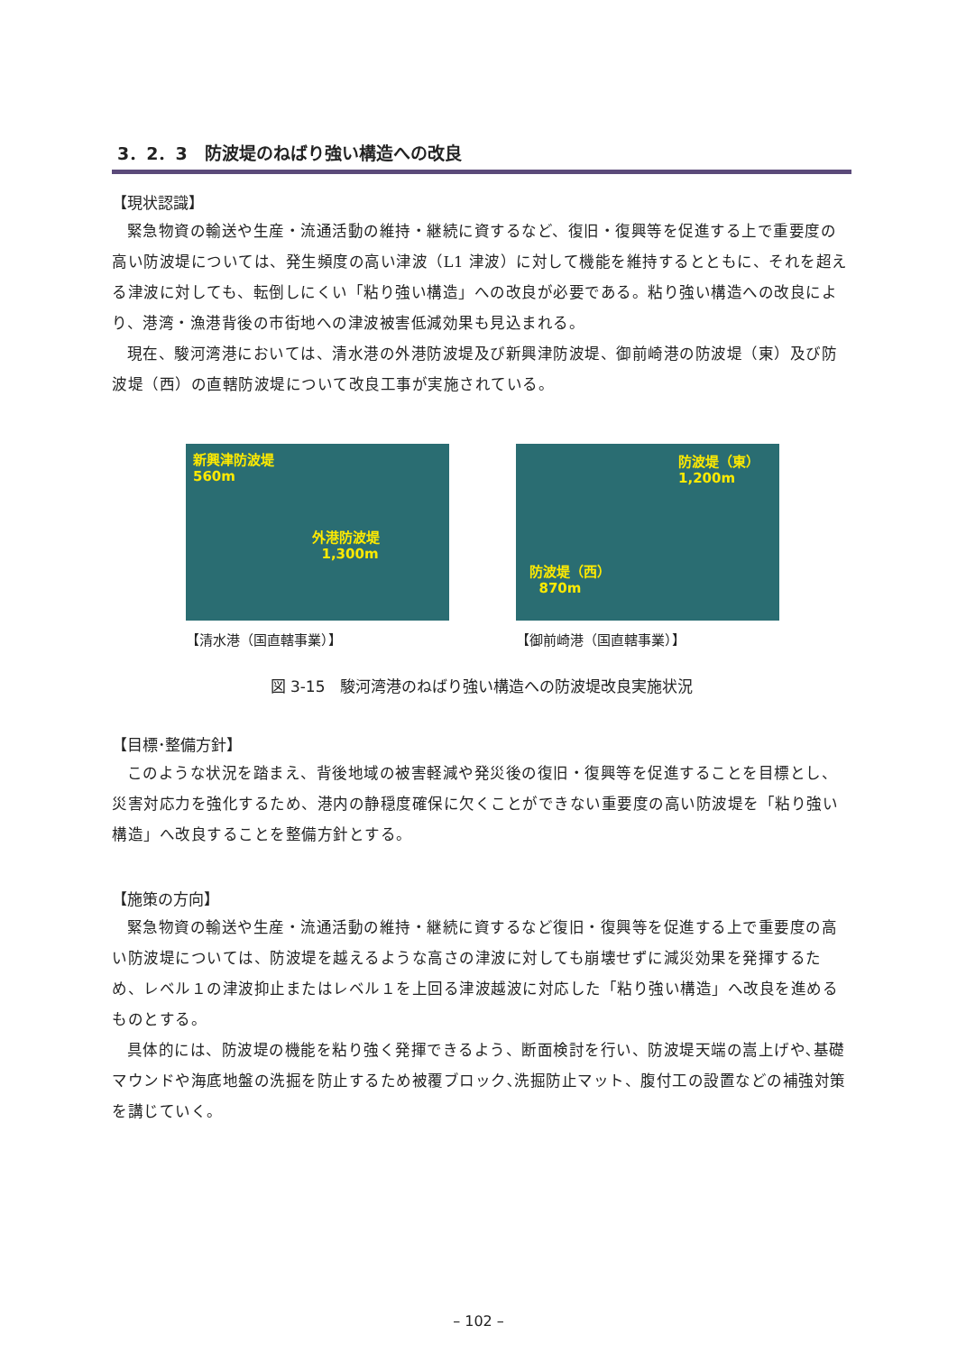3．2．3　防波堤のねばり強い構造への改良
【現状認識】
緊急物資の輸送や生産・流通活動の維持・継続に資するなど、復旧・復興等を促進する上で重要度の高い防波堤については、発生頻度の高い津波（L1 津波）に対して機能を維持するとともに、それを超える津波に対しても、転倒しにくい「粘り強い構造」への改良が必要である。粘り強い構造への改良により、港湾・漁港背後の市街地への津波被害低減効果も見込まれる。
現在、駿河湾港においては、清水港の外港防波堤及び新興津防波堤、御前崎港の防波堤（東）及び防波堤（西）の直轄防波堤について改良工事が実施されている。
新興津防波堤
560m
外港防波堤
1,300m
【清水港（国直轄事業）】
防波堤（東）
1,200m
防波堤（西）
870m
【御前崎港（国直轄事業）】
図 3-15　駿河湾港のねばり強い構造への防波堤改良実施状況
【目標･整備方針】
このような状況を踏まえ、背後地域の被害軽減や発災後の復旧・復興等を促進することを目標とし、災害対応力を強化するため、港内の静穏度確保に欠くことができない重要度の高い防波堤を「粘り強い構造」へ改良することを整備方針とする。
【施策の方向】
緊急物資の輸送や生産・流通活動の維持・継続に資するなど復旧・復興等を促進する上で重要度の高い防波堤については、防波堤を越えるような高さの津波に対しても崩壊せずに減災効果を発揮するため、レベル１の津波抑止またはレベル１を上回る津波越波に対応した「粘り強い構造」へ改良を進めるものとする。
具体的には、防波堤の機能を粘り強く発揮できるよう、断面検討を行い、防波堤天端の嵩上げや､基礎マウンドや海底地盤の洗掘を防止するため被覆ブロック､洗掘防止マット、腹付工の設置などの補強対策を講じていく。
– 102 –